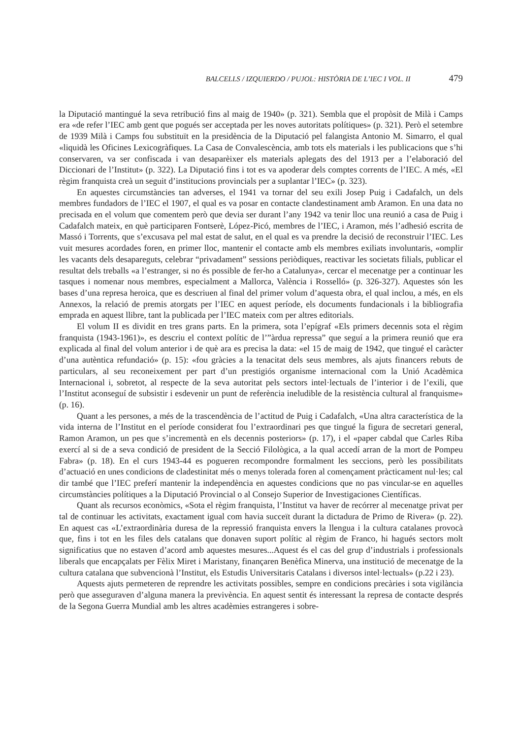BALCELLS / IZQUIERDO / PUJOL: HISTÒRIA DE L’IEC I VOL. II 479
la Diputació mantingué la seva retribució fins al maig de 1940» (p. 321). Sembla que el propòsit de Milà i Camps era «de refer l’IEC amb gent que pogués ser acceptada per les noves autoritats polítiques» (p. 321). Però el setembre de 1939 Milà i Camps fou substituït en la presidència de la Diputació pel falangista Antonio M. Simarro, el qual «liquidà les Oficines Lexicogràfiques. La Casa de Convalescència, amb tots els materials i les publicacions que s’hi conservaren, va ser confiscada i van desaparèixer els materials aplegats des del 1913 per a l’elaboració del Diccionari de l’Institut» (p. 322). La Diputació fins i tot es va apoderar dels comptes corrents de l’IEC. A més, «El règim franquista creà un seguit d’institucions provincials per a suplantar l’IEC» (p. 323).
En aquestes circumstàncies tan adverses, el 1941 va tornar del seu exili Josep Puig i Cadafalch, un dels membres fundadors de l’IEC el 1907, el qual es va posar en contacte clandestinament amb Aramon. En una data no precisada en el volum que comentem però que devia ser durant l’any 1942 va tenir lloc una reunió a casa de Puig i Cadafalch mateix, en què participaren Fontserè, López-Picó, membres de l’IEC, i Aramon, més l’adhesió escrita de Massó i Torrents, que s’excusava pel mal estat de salut, en el qual es va prendre la decisió de reconstruir l’IEC. Les vuit mesures acordades foren, en primer lloc, mantenir el contacte amb els membres exiliats involuntaris, «omplir les vacants dels desapareguts, celebrar “privadament” sessions periòdiques, reactivar les societats filials, publicar el resultat dels treballs «a l’estranger, si no és possible de fer-ho a Catalunya», cercar el mecenatge per a continuar les tasques i nomenar nous membres, especialment a Mallorca, València i Rosselló» (p. 326-327). Aquestes són les bases d’una represa heroica, que es descriuen al final del primer volum d’aquesta obra, el qual inclou, a més, en els Annexos, la relació de premis atorgats per l’IEC en aquest període, els documents fundacionals i la bibliografia emprada en aquest llibre, tant la publicada per l’IEC mateix com per altres editorials.
El volum II es dividit en tres grans parts. En la primera, sota l’epígraf «Els primers decennis sota el règim franquista (1943-1961)», es descriu el context polític de l’”àrdua repressa” que seguí a la primera reunió que era explicada al final del volum anterior i de què ara es precisa la data: «el 15 de maig de 1942, que tingué el caràcter d’una autèntica refundació» (p. 15): «fou gràcies a la tenacitat dels seus membres, als ajuts financers rebuts de particulars, al seu reconeixement per part d’un prestigiós organisme internacional com la Unió Acadèmica Internacional i, sobretot, al respecte de la seva autoritat pels sectors intel·lectuals de l’interior i de l’exili, que l’Institut aconseguí de subsistir i esdevenir un punt de referència ineludible de la resistència cultural al franquisme» (p. 16).
Quant a les persones, a més de la trascendència de l’actitud de Puig i Cadafalch, «Una altra característica de la vida interna de l’Institut en el període considerat fou l’extraordinari pes que tingué la figura de secretari general, Ramon Aramon, un pes que s’incrementà en els decennis posteriors» (p. 17), i el «paper cabdal que Carles Riba exercí al si de a seva condició de president de la Secció Filològica, a la qual accedí arran de la mort de Pompeu Fabra» (p. 18). En el curs 1943-44 es pogueren recompondre formalment les seccions, però les possibilitats d’actuació en unes condicions de cladestinitat més o menys tolerada foren al començament pràcticament nul·les; cal dir també que l’IEC preferí mantenir la independència en aquestes condicions que no pas vincular-se en aquelles circumstàncies polítiques a la Diputació Provincial o al Consejo Superior de Investigaciones Científicas.
Quant als recursos econòmics, «Sota el règim franquista, l’Institut va haver de recórrer al mecenatge privat per tal de continuar les activitats, exactament igual com havia succeït durant la dictadura de Primo de Rivera» (p. 22). En aquest cas «L’extraordinària duresa de la repressió franquista envers la llengua i la cultura catalanes provocà que, fins i tot en les files dels catalans que donaven suport polític al règim de Franco, hi hagués sectors molt significatius que no estaven d’acord amb aquestes mesures...Aquest és el cas del grup d’industrials i professionals liberals que encapçalats per Fèlix Miret i Maristany, finançaren Benèfica Minerva, una institució de mecenatge de la cultura catalana que subvencionà l’Institut, els Estudis Universitaris Catalans i diversos intel·lectuals» (p.22 i 23).
Aquests ajuts permeteren de reprendre les activitats possibles, sempre en condicions precàries i sota vigilància però que asseguraven d’alguna manera la previvència. En aquest sentit és interessant la represa de contacte després de la Segona Guerra Mundial amb les altres acadèmies estrangeres i sobre-